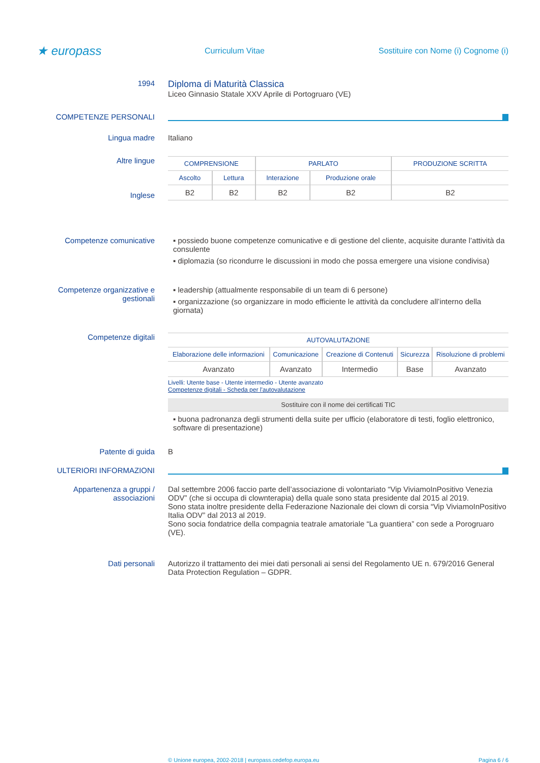★ europass
Curriculum Vitae
Sostituire con Nome (i) Cognome (i)
1994
Diploma di Maturità Classica
Liceo Ginnasio Statale XXV Aprile di Portogruaro (VE)
COMPETENZE PERSONALI
Lingua madre Italiano
Altre lingue
Inglese
| COMPRENSIONE | | PARLATO | | PRODUZIONE SCRITTA |
| --- | --- | --- | --- | --- |
| Ascolto | Lettura | Interazione | Produzione orale | |
| B2 | B2 | B2 | B2 | B2 |
Competenze comunicative ▪ possiedo buone competenze comunicative e di gestione del cliente, acquisite durante l’attività da consulente
▪ diplomazia (so ricondurre le discussioni in modo che possa emergere una visione condivisa)
Competenze organizzative e gestionali
▪ leadership (attualmente responsabile di un team di 6 persone)
▪ organizzazione (so organizzare in modo efficiente le attività da concludere all’interno della giornata)
Competenze digitali
| AUTOVALUTAZIONE | | | | |
| --- | --- | --- | --- | --- |
| Elaborazione delle informazioni | Comunicazione | Creazione di Contenuti | Sicurezza | Risoluzione di problemi |
| Avanzato | Avanzato | Intermedio | Base | Avanzato |
Livelli: Utente base - Utente intermedio - Utente avanzato
Competenze digitali - Scheda per l'autovalutazione
Sostituire con il nome dei certificati TIC
▪ buona padronanza degli strumenti della suite per ufficio (elaboratore di testi, foglio elettronico, software di presentazione)
Patente di guida B
ULTERIORI INFORMAZIONI
Appartenenza a gruppi / associazioni
Dal settembre 2006 faccio parte dell’associazione di volontariato “Vip ViviamoInPositivo Venezia ODV” (che si occupa di clownterapia) della quale sono stata presidente dal 2015 al 2019.
Sono stata inoltre presidente della Federazione Nazionale dei clown di corsia “Vip ViviamoInPositivo Italia ODV” dal 2013 al 2019.
Sono socia fondatrice della compagnia teatrale amatoriale “La guantiera” con sede a Porogruaro (VE).
Dati personali Autorizzo il trattamento dei miei dati personali ai sensi del Regolamento UE n. 679/2016 General Data Protection Regulation – GDPR.
© Unione europea, 2002-2018 | europass.cedefop.europa.eu Pagina 6 / 6